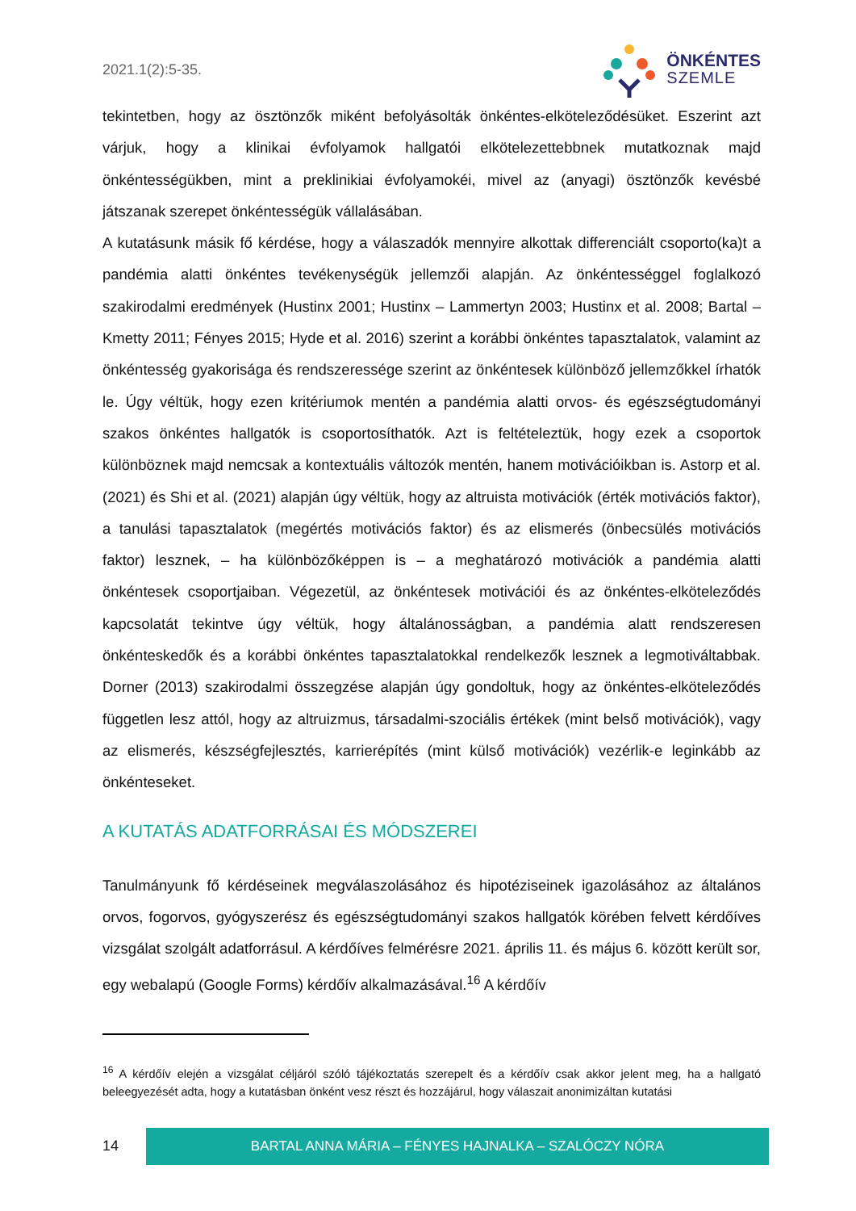2021.1(2):5-35.
ÖNKÉNTES
SZEMLE
tekintetben, hogy az ösztönzők miként befolyásolták önkéntes-elköteleződésüket. Eszerint azt várjuk, hogy a klinikai évfolyamok hallgatói elkötelezettebbnek mutatkoznak majd önkéntességükben, mint a preklinikiai évfolyamokéi, mivel az (anyagi) ösztönzők kevésbé játszanak szerepet önkéntességük vállalásában.
A kutatásunk másik fő kérdése, hogy a válaszadók mennyire alkottak differenciált csoporto(ka)t a pandémia alatti önkéntes tevékenységük jellemzői alapján. Az önkéntességgel foglalkozó szakirodalmi eredmények (Hustinx 2001; Hustinx – Lammertyn 2003; Hustinx et al. 2008; Bartal – Kmetty 2011; Fényes 2015; Hyde et al. 2016) szerint a korábbi önkéntes tapasztalatok, valamint az önkéntesség gyakorisága és rendszeressége szerint az önkéntesek különböző jellemzőkkel írhatók le. Úgy véltük, hogy ezen kritériumok mentén a pandémia alatti orvos- és egészségtudományi szakos önkéntes hallgatók is csoportosíthatók. Azt is feltételeztük, hogy ezek a csoportok különböznek majd nemcsak a kontextuális változók mentén, hanem motivációikban is. Astorp et al. (2021) és Shi et al. (2021) alapján úgy véltük, hogy az altruista motivációk (érték motivációs faktor), a tanulási tapasztalatok (megértés motivációs faktor) és az elismerés (önbecsülés motivációs faktor) lesznek, – ha különbözőképpen is – a meghatározó motivációk a pandémia alatti önkéntesek csoportjaiban. Végezetül, az önkéntesek motivációi és az önkéntes-elköteleződés kapcsolatát tekintve úgy véltük, hogy általánosságban, a pandémia alatt rendszeresen önkénteskedők és a korábbi önkéntes tapasztalatokkal rendelkezők lesznek a legmotiváltabbak. Dorner (2013) szakirodalmi összegzése alapján úgy gondoltuk, hogy az önkéntes-elköteleződés független lesz attól, hogy az altruizmus, társadalmi-szociális értékek (mint belső motivációk), vagy az elismerés, készségfejlesztés, karrierépítés (mint külső motivációk) vezérlik-e leginkább az önkénteseket.
A KUTATÁS ADATFORRÁSAI ÉS MÓDSZEREI
Tanulmányunk fő kérdéseinek megválaszolásához és hipotéziseinek igazolásához az általános orvos, fogorvos, gyógyszerész és egészségtudományi szakos hallgatók körében felvett kérdőíves vizsgálat szolgált adatforrásul. A kérdőíves felmérésre 2021. április 11. és május 6. között került sor, egy webalapú (Google Forms) kérdőív alkalmazásával.<sup>16</sup> A kérdőív
<sup>16</sup> A kérdőív elején a vizsgálat céljáról szóló tájékoztatás szerepelt és a kérdőív csak akkor jelent meg, ha a hallgató beleegyezését adta, hogy a kutatásban önként vesz részt és hozzájárul, hogy válaszait anonimizáltan kutatási
14
BARTAL ANNA MÁRIA – FÉNYES HAJNALKA – SZALÓCZY NÓRA